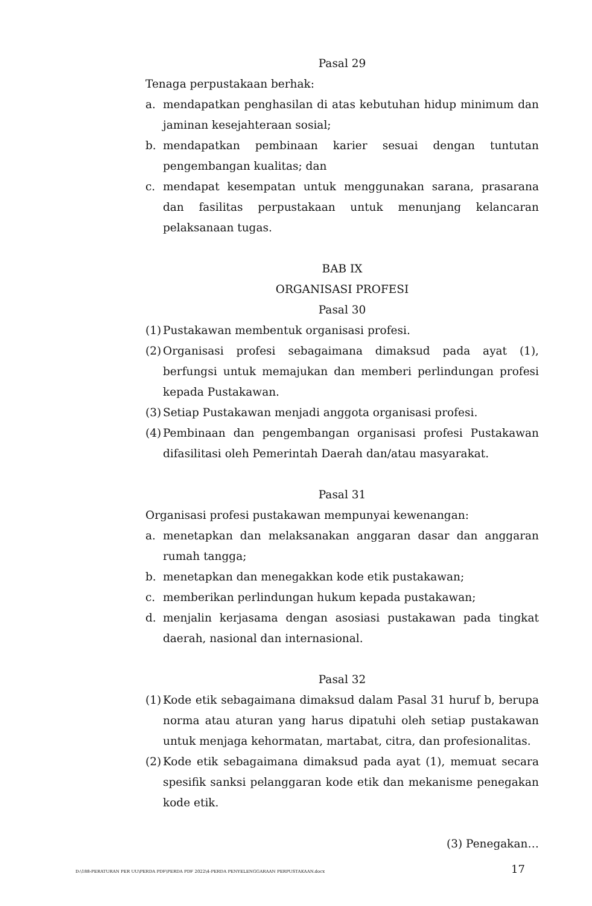Pasal 29
Tenaga perpustakaan berhak:
a. mendapatkan penghasilan di atas kebutuhan hidup minimum dan jaminan kesejahteraan sosial;
b. mendapatkan pembinaan karier sesuai dengan tuntutan pengembangan kualitas; dan
c. mendapat kesempatan untuk menggunakan sarana, prasarana dan fasilitas perpustakaan untuk menunjang kelancaran pelaksanaan tugas.
BAB IX
ORGANISASI PROFESI
Pasal 30
(1) Pustakawan membentuk organisasi profesi.
(2) Organisasi profesi sebagaimana dimaksud pada ayat (1), berfungsi untuk memajukan dan memberi perlindungan profesi kepada Pustakawan.
(3) Setiap Pustakawan menjadi anggota organisasi profesi.
(4) Pembinaan dan pengembangan organisasi profesi Pustakawan difasilitasi oleh Pemerintah Daerah dan/atau masyarakat.
Pasal 31
Organisasi profesi pustakawan mempunyai kewenangan:
a. menetapkan dan melaksanakan anggaran dasar dan anggaran rumah tangga;
b. menetapkan dan menegakkan kode etik pustakawan;
c. memberikan perlindungan hukum kepada pustakawan;
d. menjalin kerjasama dengan asosiasi pustakawan pada tingkat daerah, nasional dan internasional.
Pasal 32
(1) Kode etik sebagaimana dimaksud dalam Pasal 31 huruf b, berupa norma atau aturan yang harus dipatuhi oleh setiap pustakawan untuk menjaga kehormatan, martabat, citra, dan profesionalitas.
(2) Kode etik sebagaimana dimaksud pada ayat (1), memuat secara spesifik sanksi pelanggaran kode etik dan mekanisme penegakan kode etik.
(3) Penegakan…
D:\188-PERATURAN PER UU\PERDA PDF\PERDA PDF 2022\4-PERDA PENYELENGGARAAN PERPUSTAKAAN.docx 17